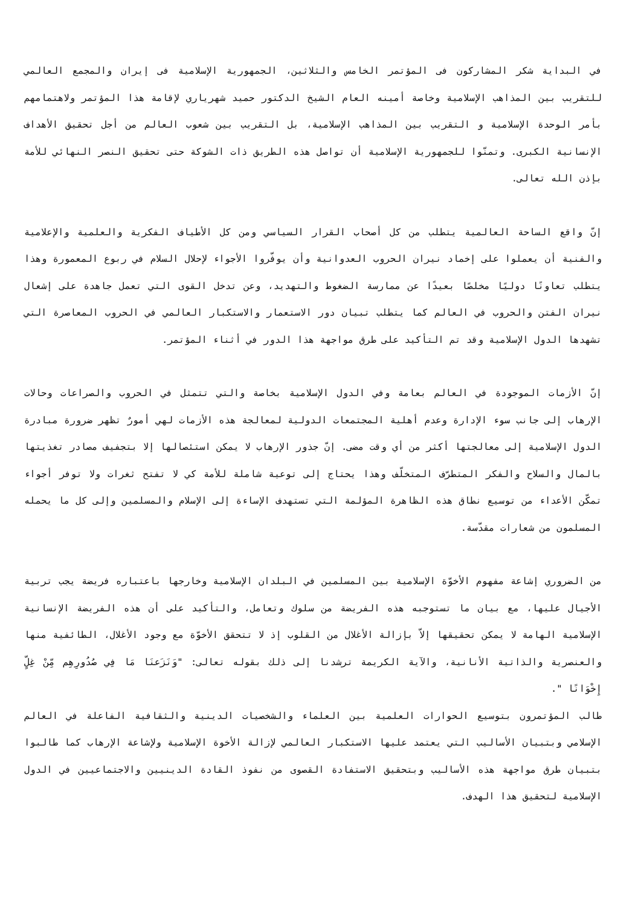في البداية شكر المشاركون فى المؤتمر الخامس والثلاثين، الجمهورية الإسلامية فى إيران والمجمع العالمي للتقريب بين المذاهب الإسلامية وخاصة أمينه العام الشيخ الدكتور حميد شهرياري لإقامة هذا المؤتمر ولاهتمامهم بأمر الوحدة الإسلامية و التقريب بين المذاهب الإسلامية، بل التقريب بين شعوب العالم من أجل تحقيق الأهداف الإنسانية الكبرى. وتمنّوا للجمهورية الإسلامية أن تواصل هذه الطريق ذات الشوكة حتى تحقيق النصر النهائي للأمة بإذن الله تعالى.
إنّ واقع الساحة العالمية يتطلب من كل أصحاب القرار السياسي ومن كل الأطياف الفكرية والعلمية والإعلامية والفنية أن يعملوا على إخماد نيران الحروب العدوانية وأن يوفّروا الأجواء لإحلال السلام في ربوع المعمورة وهذا يتطلب تعاونًا دوليًا مخلصًا بعيدًا عن ممارسة الضغوط والتهديد، وعن تدخل القوى التي تعمل جاهدة على إشعال نيران الفتن والحروب في العالم كما يتطلب تبيان دور الاستعمار والاستكبار العالمي في الحروب المعاصرة التي تشهدها الدول الإسلامية وقد تم التأكيد على طرق مواجهة هذا الدور في أثناء المؤتمر.
إنّ الأزمات الموجودة في العالم بعامة وفي الدول الإسلامية بخاصة والتي تتمثل في الحروب والصراعات وحالات الإرهاب إلى جانب سوء الإدارة وعدم أهلية المجتمعات الدولية لمعالجة هذه الأزمات لهي أمورٌ تظهر ضرورة مبادرة الدول الإسلامية إلى معالجتها أكثر من أي وقت مضى. إنّ جذور الإرهاب لا يمكن استئصالها إلا بتجفيف مصادر تغذيتها بالمال والسلاح والفكر المتطرّف المتخلّف وهذا يحتاج إلى توعية شاملة للأمة كي لا تفتح ثغرات ولا توفر أجواء تمكّن الأعداء من توسيع نطاق هذه الظاهرة المؤلمة التي تستهدف الإساءة إلى الإسلام والمسلمين وإلى كل ما يحمله المسلمون من شعارات مقدّسة.
من الضروري إشاعة مفهوم الأخوّة الإسلامية بين المسلمين في البلدان الإسلامية وخارجها باعتباره فريضة يجب تربية الأجيال عليها، مع بيان ما تستوجبه هذه الفريضة من سلوك وتعامل، والتأكيد على أن هذه الفريضة الإنسانية الإسلامية الهامة لا يمكن تحقيقها إلاّ بإزالة الأغلال من القلوب إذ لا تتحقق الأخوّة مع وجود الأغلال، الطائفية منها والعنصرية والذاتية الأنانية، والآية الكريمة ترشدنا إلى ذلك بقوله تعالى: "وَنَزَعنَا مَا فِي صُدُورِهِم مِّنْ غِلٍّ إِخْوَانًا ".
طالب المؤتمرون بتوسيع الحوارات العلمية بين العلماء والشخصيات الدينية والثقافية الفاعلة في العالم الإسلامي وبتبيان الأساليب التي يعتمد عليها الاستكبار العالمي لإزالة الأخوة الإسلامية ولإشاعة الإرهاب كما طالبوا بتبيان طرق مواجهة هذه الأساليب وبتحقيق الاستفادة القصوى من نفوذ القادة الدينيين والاجتماعيين في الدول الإسلامية لتحقيق هذا الهدف.